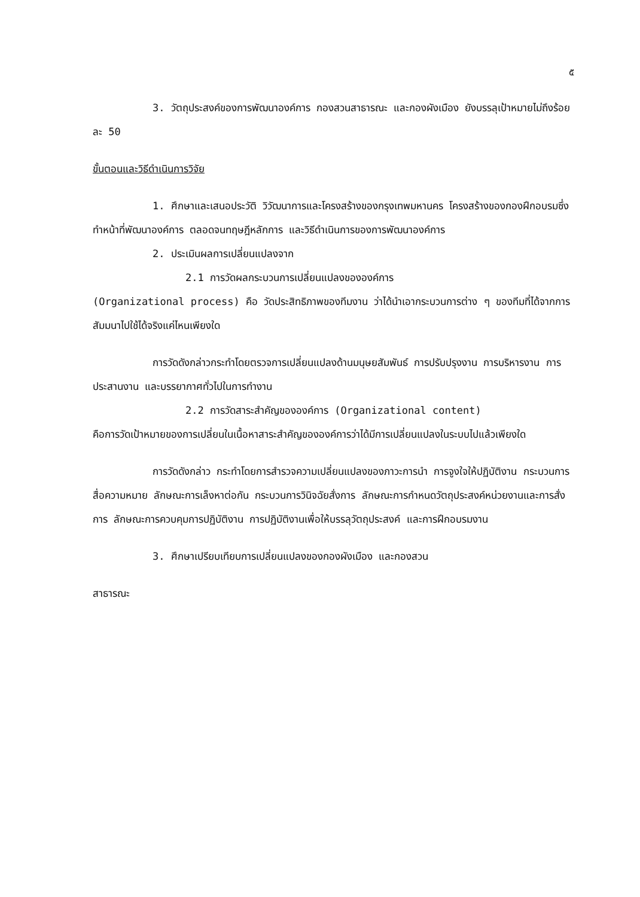๕
3. วัตถุประสงค์ของการพัฒนาองค์การ กองสวนสาธารณะ และกองผังเมือง ยังบรรลุเป้าหมายไม่ถึงร้อยละ 50
ขั้นตอนและวิธีดำเนินการวิจัย
1. ศึกษาและเสนอประวัติ วิวัฒนาการและโครงสร้างของกรุงเทพมหานคร โครงสร้างของกองฝึกอบรมซึ่งทำหน้าที่พัฒนาองค์การ ตลอดจนทฤษฎีหลักการ และวิธีดำเนินการของการพัฒนาองค์การ
2. ประเมินผลการเปลี่ยนแปลงจาก
2.1 การวัดผลกระบวนการเปลี่ยนแปลงขององค์การ
(Organizational process) คือ วัดประสิทธิภาพของทีมงาน ว่าได้นำเอากระบวนการต่าง ๆ ของทีมที่ได้จากการสัมมนาไปใช้ได้จริงแค่ไหนเพียงใด
การวัดดังกล่าวกระทำโดยตรวจการเปลี่ยนแปลงด้านมนุษยสัมพันธ์ การปรับปรุงงาน การบริหารงาน การประสานงาน และบรรยากาศทั่วไปในการทำงาน
2.2 การวัดสาระสำคัญขององค์การ (Organizational content)
คือการวัดเป้าหมายของการเปลี่ยนในเนื้อหาสาระสำคัญขององค์การว่าได้มีการเปลี่ยนแปลงในระบบไปแล้วเพียงใด
การวัดดังกล่าว กระทำโดยการสำรวจความเปลี่ยนแปลงของภาวะการนำ การจูงใจให้ปฏิบัติงาน กระบวนการสื่อความหมาย ลักษณะการเล็งหาต่อกัน กระบวนการวินิจฉัยสั่งการ ลักษณะการกำหนดวัตถุประสงค์หน่วยงานและการสั่งการ ลักษณะการควบคุมการปฏิบัติงาน การปฏิบัติงานเพื่อให้บรรลุวัตถุประสงค์ และการฝึกอบรมงาน
3. ศึกษาเปรียบเทียบการเปลี่ยนแปลงของกองผังเมือง และกองสวน
สาธารณะ